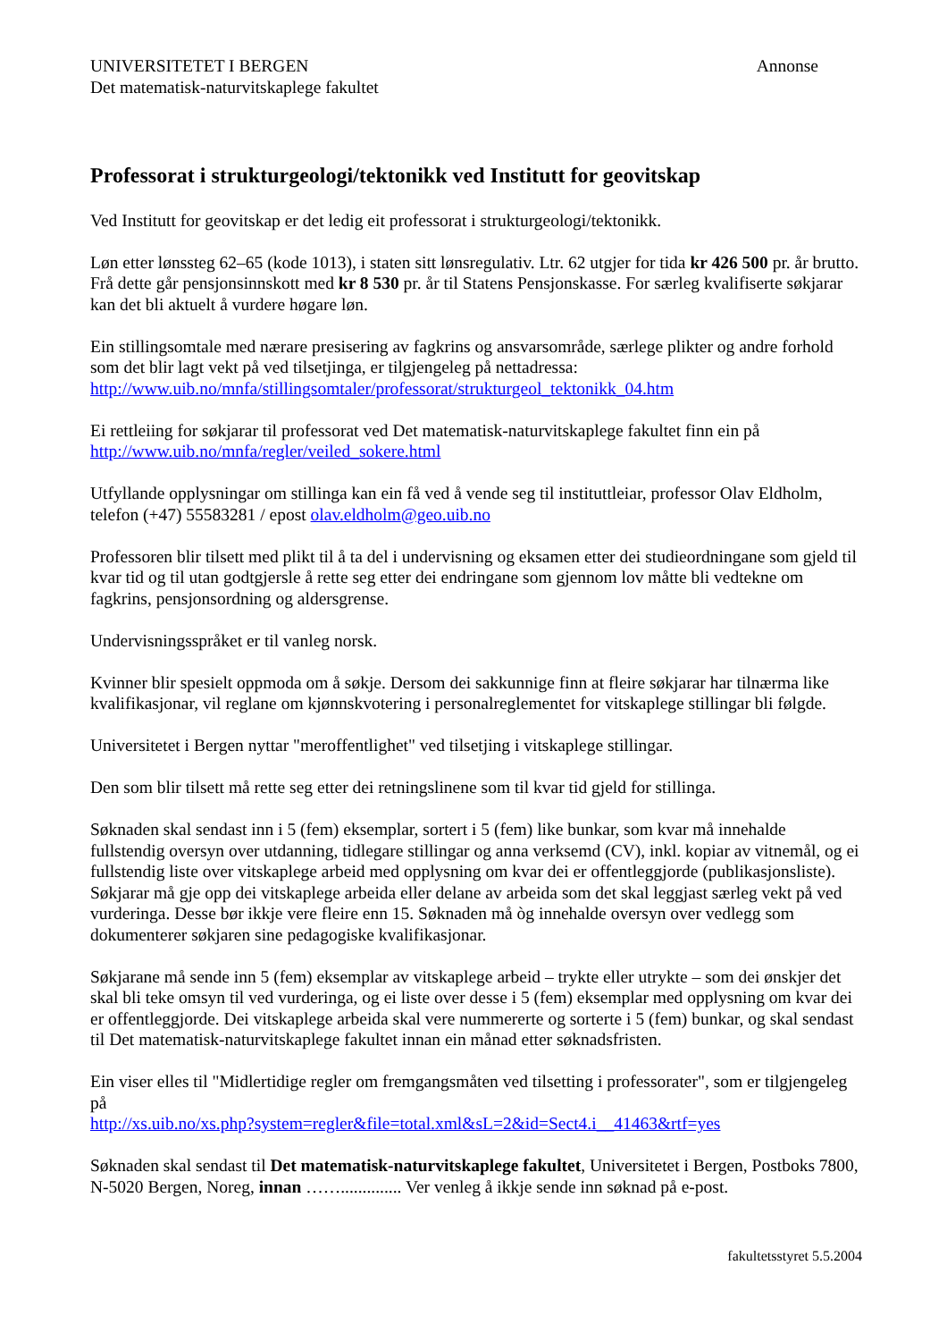UNIVERSITETET I BERGEN
Det matematisk-naturvitskaplege fakultet
Annonse
Professorat i strukturgeologi/tektonikk ved Institutt for geovitskap
Ved Institutt for geovitskap er det ledig eit professorat i strukturgeologi/tektonikk.
Løn etter lønssteg 62–65 (kode 1013), i staten sitt lønsregulativ. Ltr. 62 utgjer for tida kr 426 500 pr. år brutto. Frå dette går pensjonsinnskott med kr 8 530 pr. år til Statens Pensjonskasse. For særleg kvalifiserte søkjarar kan det bli aktuelt å vurdere høgare løn.
Ein stillingsomtale med nærare presisering av fagkrins og ansvarsområde, særlege plikter og andre forhold som det blir lagt vekt på ved tilsetjinga, er tilgjengeleg på nettadressa: http://www.uib.no/mnfa/stillingsomtaler/professorat/strukturgeol_tektonikk_04.htm
Ei rettleiing for søkjarar til professorat ved Det matematisk-naturvitskaplege fakultet finn ein på http://www.uib.no/mnfa/regler/veiled_sokere.html
Utfyllande opplysningar om stillinga kan ein få ved å vende seg til instituttleiar, professor Olav Eldholm, telefon (+47) 55583281 / epost olav.eldholm@geo.uib.no
Professoren blir tilsett med plikt til å ta del i undervisning og eksamen etter dei studieordningane som gjeld til kvar tid og til utan godtgjersle å rette seg etter dei endringane som gjennom lov måtte bli vedtekne om fagkrins, pensjonsordning og aldersgrense.
Undervisningsspråket er til vanleg norsk.
Kvinner blir spesielt oppmoda om å søkje. Dersom dei sakkunnige finn at fleire søkjarar har tilnærma like kvalifikasjonar, vil reglane om kjønnskvotering i personalreglementet for vitskaplege stillingar bli følgde.
Universitetet i Bergen nyttar "meroffentlighet" ved tilsetjing i vitskaplege stillingar.
Den som blir tilsett må rette seg etter dei retningslinene som til kvar tid gjeld for stillinga.
Søknaden skal sendast inn i 5 (fem) eksemplar, sortert i 5 (fem) like bunkar, som kvar må innehalde fullstendig oversyn over utdanning, tidlegare stillingar og anna verksemd (CV), inkl. kopiar av vitnemål, og ei fullstendig liste over vitskaplege arbeid med opplysning om kvar dei er offentleggjorde (publikasjonsliste). Søkjarar må gje opp dei vitskaplege arbeida eller delane av arbeida som det skal leggjast særleg vekt på ved vurderinga. Desse bør ikkje vere fleire enn 15. Søknaden må òg innehalde oversyn over vedlegg som dokumenterer søkjaren sine pedagogiske kvalifikasjonar.
Søkjarane må sende inn 5 (fem) eksemplar av vitskaplege arbeid – trykte eller utrykte – som dei ønskjer det skal bli teke omsyn til ved vurderinga, og ei liste over desse i 5 (fem) eksemplar med opplysning om kvar dei er offentleggjorde. Dei vitskaplege arbeida skal vere nummererte og sorterte i 5 (fem) bunkar, og skal sendast til Det matematisk-naturvitskaplege fakultet innan ein månad etter søknadsfristen.
Ein viser elles til "Midlertidige regler om fremgangsmåten ved tilsetting i professorater", som er tilgjengeleg på
http://xs.uib.no/xs.php?system=regler&file=total.xml&sL=2&id=Sect4.i__41463&rtf=yes
Søknaden skal sendast til Det matematisk-naturvitskaplege fakultet, Universitetet i Bergen, Postboks 7800, N-5020 Bergen, Noreg, innan …….............. Ver venleg å ikkje sende inn søknad på e-post.
fakultetsstyret 5.5.2004